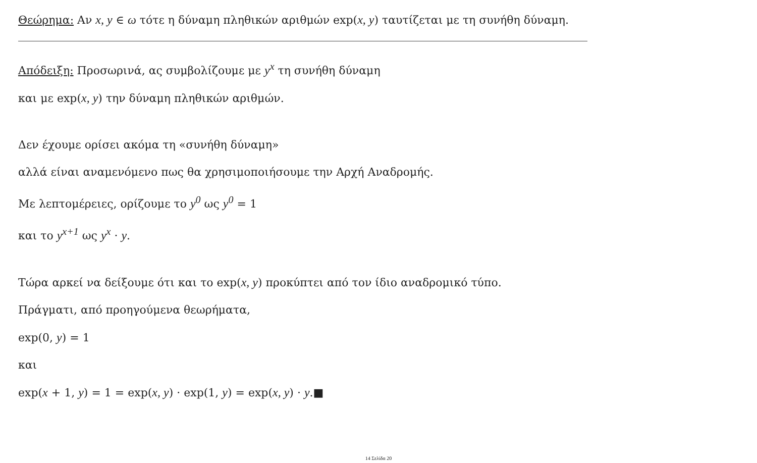Θεώρημα: Αν x, y ∈ ω τότε η δύναμη πληθικών αριθμών exp(x, y) ταυτίζεται με τη συνήθη δύναμη.
Απόδειξη: Προσωρινά, ας συμβολίζουμε με y<sup>x</sup> τη συνήθη δύναμη
και με exp(x, y) την δύναμη πληθικών αριθμών.
Δεν έχουμε ορίσει ακόμα τη «συνήθη δύναμη»
αλλά είναι αναμενόμενο πως θα χρησιμοποιήσουμε την Αρχή Αναδρομής.
Με λεπτομέρειες, ορίζουμε το y<sup>0</sup> ως y<sup>0</sup> = 1
και το y<sup>x+1</sup> ως y<sup>x</sup> · y.
Τώρα αρκεί να δείξουμε ότι και το exp(x, y) προκύπτει από τον ίδιο αναδρομικό τύπο.
Πράγματι, από προηγούμενα θεωρήματα,
exp(0, y) = 1
και
exp(x + 1, y) = 1 = exp(x, y) · exp(1, y) = exp(x, y) · y.■
14 Σελίδα 20